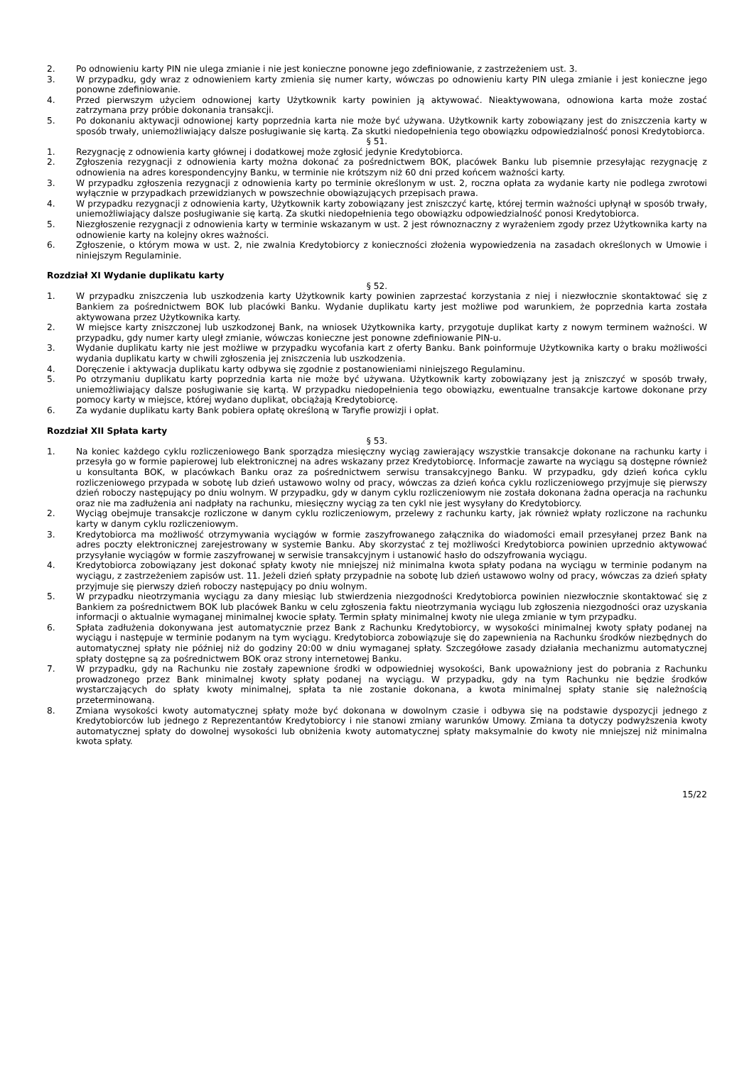2. Po odnowieniu karty PIN nie ulega zmianie i nie jest konieczne ponowne jego zdefiniowanie, z zastrzeżeniem ust. 3.
3. W przypadku, gdy wraz z odnowieniem karty zmienia się numer karty, wówczas po odnowieniu karty PIN ulega zmianie i jest konieczne jego ponowne zdefiniowanie.
4. Przed pierwszym użyciem odnowionej karty Użytkownik karty powinien ją aktywować. Nieaktywowana, odnowiona karta może zostać zatrzymana przy próbie dokonania transakcji.
5. Po dokonaniu aktywacji odnowionej karty poprzednia karta nie może być używana. Użytkownik karty zobowiązany jest do zniszczenia karty w sposób trwały, uniemożliwiający dalsze posługiwanie się kartą. Za skutki niedopełnienia tego obowiązku odpowiedzialność ponosi Kredytobiorca.
§ 51.
1. Rezygnację z odnowienia karty głównej i dodatkowej może zgłosić jedynie Kredytobiorca.
2. Zgłoszenia rezygnacji z odnowienia karty można dokonać za pośrednictwem BOK, placówek Banku lub pisemnie przesyłając rezygnację z odnowienia na adres korespondencyjny Banku, w terminie nie krótszym niż 60 dni przed końcem ważności karty.
3. W przypadku zgłoszenia rezygnacji z odnowienia karty po terminie określonym w ust. 2, roczna opłata za wydanie karty nie podlega zwrotowi wyłącznie w przypadkach przewidzianych w powszechnie obowiązujących przepisach prawa.
4. W przypadku rezygnacji z odnowienia karty, Użytkownik karty zobowiązany jest zniszczyć kartę, której termin ważności upłynął w sposób trwały, uniemożliwiający dalsze posługiwanie się kartą. Za skutki niedopełnienia tego obowiązku odpowiedzialność ponosi Kredytobiorca.
5. Niezgłoszenie rezygnacji z odnowienia karty w terminie wskazanym w ust. 2 jest równoznaczny z wyrażeniem zgody przez Użytkownika karty na odnowienie karty na kolejny okres ważności.
6. Zgłoszenie, o którym mowa w ust. 2, nie zwalnia Kredytobiorcy z konieczności złożenia wypowiedzenia na zasadach określonych w Umowie i niniejszym Regulaminie.
Rozdział XI Wydanie duplikatu karty
§ 52.
1. W przypadku zniszczenia lub uszkodzenia karty Użytkownik karty powinien zaprzestać korzystania z niej i niezwłocznie skontaktować się z Bankiem za pośrednictwem BOK lub placówki Banku. Wydanie duplikatu karty jest możliwe pod warunkiem, że poprzednia karta została aktywowana przez Użytkownika karty.
2. W miejsce karty zniszczonej lub uszkodzonej Bank, na wniosek Użytkownika karty, przygotuje duplikat karty z nowym terminem ważności. W przypadku, gdy numer karty uległ zmianie, wówczas konieczne jest ponowne zdefiniowanie PIN-u.
3. Wydanie duplikatu karty nie jest możliwe w przypadku wycofania kart z oferty Banku. Bank poinformuje Użytkownika karty o braku możliwości wydania duplikatu karty w chwili zgłoszenia jej zniszczenia lub uszkodzenia.
4. Doręczenie i aktywacja duplikatu karty odbywa się zgodnie z postanowieniami niniejszego Regulaminu.
5. Po otrzymaniu duplikatu karty poprzednia karta nie może być używana. Użytkownik karty zobowiązany jest ją zniszczyć w sposób trwały, uniemożliwiający dalsze posługiwanie się kartą. W przypadku niedopełnienia tego obowiązku, ewentualne transakcje kartowe dokonane przy pomocy karty w miejsce, której wydano duplikat, obciążają Kredytobiorcę.
6. Za wydanie duplikatu karty Bank pobiera opłatę określoną w Taryfie prowizji i opłat.
Rozdział XII Spłata karty
§ 53.
1. Na koniec każdego cyklu rozliczeniowego Bank sporządza miesięczny wyciąg zawierający wszystkie transakcje dokonane na rachunku karty i przesyła go w formie papierowej lub elektronicznej na adres wskazany przez Kredytobiorcę. Informacje zawarte na wyciągu są dostępne również u konsultanta BOK, w placówkach Banku oraz za pośrednictwem serwisu transakcyjnego Banku. W przypadku, gdy dzień końca cyklu rozliczeniowego przypada w sobotę lub dzień ustawowo wolny od pracy, wówczas za dzień końca cyklu rozliczeniowego przyjmuje się pierwszy dzień roboczy następujący po dniu wolnym. W przypadku, gdy w danym cyklu rozliczeniowym nie została dokonana żadna operacja na rachunku oraz nie ma zadłużenia ani nadpłaty na rachunku, miesięczny wyciąg za ten cykl nie jest wysyłany do Kredytobiorcy.
2. Wyciąg obejmuje transakcje rozliczone w danym cyklu rozliczeniowym, przelewy z rachunku karty, jak również wpłaty rozliczone na rachunku karty w danym cyklu rozliczeniowym.
3. Kredytobiorca ma możliwość otrzymywania wyciągów w formie zaszyfrowanego załącznika do wiadomości email przesyłanej przez Bank na adres poczty elektronicznej zarejestrowany w systemie Banku. Aby skorzystać z tej możliwości Kredytobiorca powinien uprzednio aktywować przysyłanie wyciągów w formie zaszyfrowanej w serwisie transakcyjnym i ustanowić hasło do odszyfrowania wyciągu.
4. Kredytobiorca zobowiązany jest dokonać spłaty kwoty nie mniejszej niż minimalna kwota spłaty podana na wyciągu w terminie podanym na wyciągu, z zastrzeżeniem zapisów ust. 11. Jeżeli dzień spłaty przypadnie na sobotę lub dzień ustawowo wolny od pracy, wówczas za dzień spłaty przyjmuje się pierwszy dzień roboczy następujący po dniu wolnym.
5. W przypadku nieotrzymania wyciągu za dany miesiąc lub stwierdzenia niezgodności Kredytobiorca powinien niezwłocznie skontaktować się z Bankiem za pośrednictwem BOK lub placówek Banku w celu zgłoszenia faktu nieotrzymania wyciągu lub zgłoszenia niezgodności oraz uzyskania informacji o aktualnie wymaganej minimalnej kwocie spłaty. Termin spłaty minimalnej kwoty nie ulega zmianie w tym przypadku.
6. Spłata zadłużenia dokonywana jest automatycznie przez Bank z Rachunku Kredytobiorcy, w wysokości minimalnej kwoty spłaty podanej na wyciągu i następuje w terminie podanym na tym wyciągu. Kredytobiorca zobowiązuje się do zapewnienia na Rachunku środków niezbędnych do automatycznej spłaty nie później niż do godziny 20:00 w dniu wymaganej spłaty. Szczegółowe zasady działania mechanizmu automatycznej spłaty dostępne są za pośrednictwem BOK oraz strony internetowej Banku.
7. W przypadku, gdy na Rachunku nie zostały zapewnione środki w odpowiedniej wysokości, Bank upoważniony jest do pobrania z Rachunku prowadzonego przez Bank minimalnej kwoty spłaty podanej na wyciągu. W przypadku, gdy na tym Rachunku nie będzie środków wystarczających do spłaty kwoty minimalnej, spłata ta nie zostanie dokonana, a kwota minimalnej spłaty stanie się należnością przeterminowaną.
8. Zmiana wysokości kwoty automatycznej spłaty może być dokonana w dowolnym czasie i odbywa się na podstawie dyspozycji jednego z Kredytobiorców lub jednego z Reprezentantów Kredytobiorcy i nie stanowi zmiany warunków Umowy. Zmiana ta dotyczy podwyższenia kwoty automatycznej spłaty do dowolnej wysokości lub obniżenia kwoty automatycznej spłaty maksymalnie do kwoty nie mniejszej niż minimalna kwota spłaty.
15/22